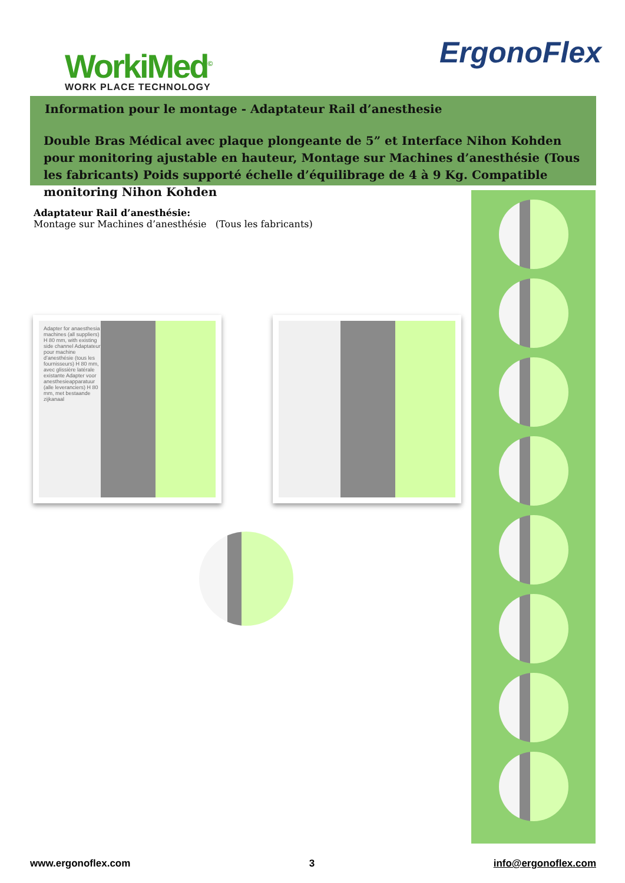WorkiMed<sup>©</sup>
WORK PLACE TECHNOLOGY
ErgonoFlex
Information pour le montage - Adaptateur Rail d’anesthesie
Double Bras Médical avec plaque plongeante de 5” et Interface Nihon Kohden pour monitoring ajustable en hauteur, Montage sur Machines d’anesthésie (Tous les fabricants) Poids supporté échelle d’équilibrage de 4 à 9 Kg. Compatible monitoring Nihon Kohden
Adaptateur Rail d’anesthésie:
Montage sur Machines d’anesthésie (Tous les fabricants)
Adapter for anaesthesia machines (all suppliers) H 80 mm, with existing side channel Adaptateur pour machine d’anesthésie (tous les fournisseurs) H 80 mm, avec glissière latérale existante Adapter voor anesthesieapparatuur (alle leveranciers) H 80 mm, met bestaande zijkanaal
www.ergonoflex.com 3 info@ergonoflex.com